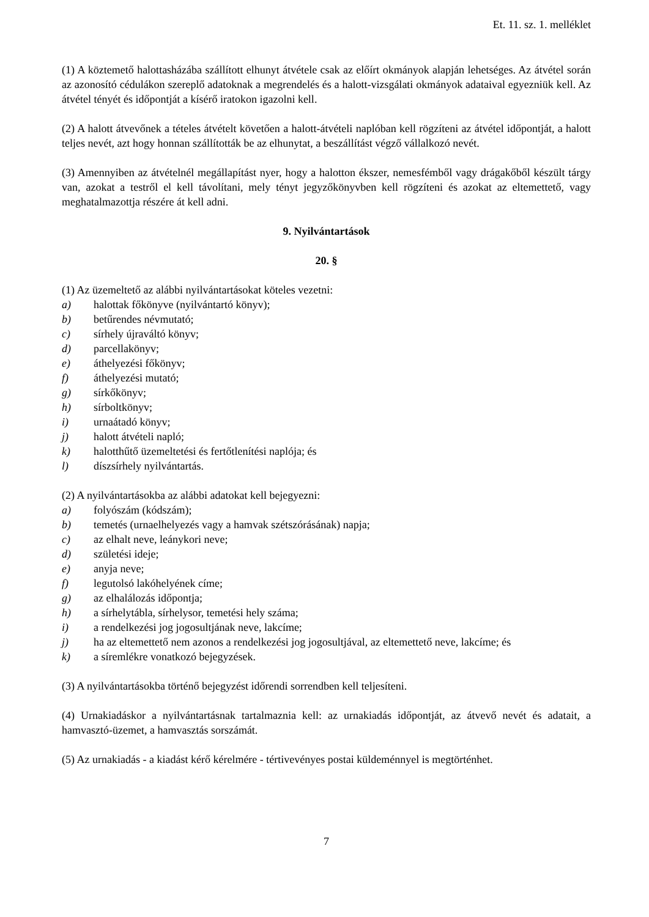Et. 11. sz. 1. melléklet
(1) A köztemető halottasházába szállított elhunyt átvétele csak az előírt okmányok alapján lehetséges. Az átvétel során az azonosító cédulákon szereplő adatoknak a megrendelés és a halott-vizsgálati okmányok adataival egyezniük kell. Az átvétel tényét és időpontját a kísérő iratokon igazolni kell.
(2) A halott átvevőnek a tételes átvételt követően a halott-átvételi naplóban kell rögzíteni az átvétel időpontját, a halott teljes nevét, azt hogy honnan szállították be az elhunytat, a beszállítást végző vállalkozó nevét.
(3) Amennyiben az átvételnél megállapítást nyer, hogy a halotton ékszer, nemesfémből vagy drágakőből készült tárgy van, azokat a testről el kell távolítani, mely tényt jegyzőkönyvben kell rögzíteni és azokat az eltemettető, vagy meghatalmazottja részére át kell adni.
9. Nyilvántartások
20. §
(1) Az üzemeltető az alábbi nyilvántartásokat köteles vezetni:
a) halottak főkönyve (nyilvántartó könyv);
b) betűrendes névmutató;
c) sírhely újraváltó könyv;
d) parcellakönyv;
e) áthelyezési főkönyv;
f) áthelyezési mutató;
g) sírkőkönyv;
h) sírboltkönyv;
i) urnaátadó könyv;
j) halott átvételi napló;
k) halotthűtő üzemeltetési és fertőtlenítési naplója; és
l) díszsírhely nyilvántartás.
(2) A nyilvántartásokba az alábbi adatokat kell bejegyezni:
a) folyószám (kódszám);
b) temetés (urnaelhelyezés vagy a hamvak szétszórásának) napja;
c) az elhalt neve, leánykori neve;
d) születési ideje;
e) anyja neve;
f) legutolsó lakóhelyének címe;
g) az elhalálozás időpontja;
h) a sírhelytábla, sírhelysor, temetési hely száma;
i) a rendelkezési jog jogosultjának neve, lakcíme;
j) ha az eltemettető nem azonos a rendelkezési jog jogosultjával, az eltemettető neve, lakcíme; és
k) a síremlékre vonatkozó bejegyzések.
(3) A nyilvántartásokba történő bejegyzést időrendi sorrendben kell teljesíteni.
(4) Urnakiadáskor a nyilvántartásnak tartalmaznia kell: az urnakiadás időpontját, az átvevő nevét és adatait, a hamvasztó-üzemet, a hamvasztás sorszámát.
(5) Az urnakiadás - a kiadást kérő kérelmére - tértivevényes postai küldeménnyel is megtörténhet.
7